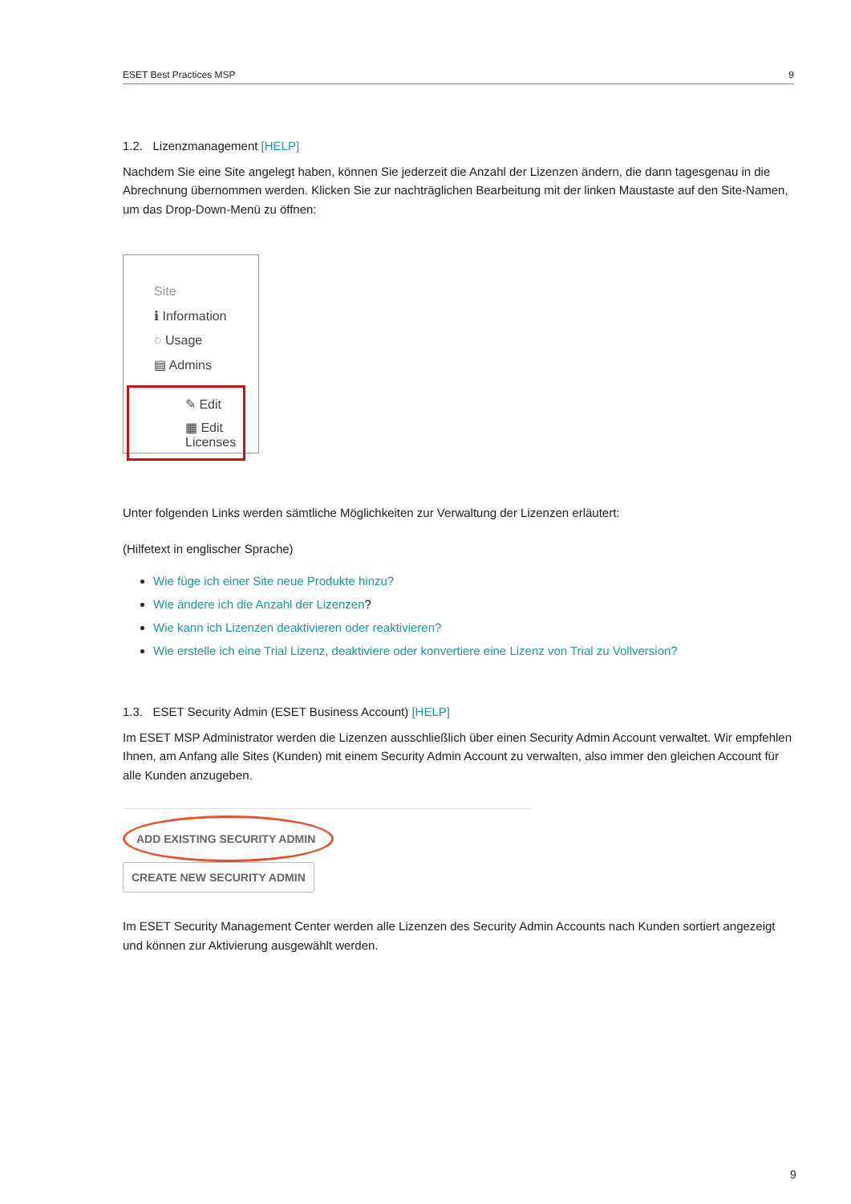ESET Best Practices MSP 9
1.2. Lizenzmanagement [HELP]
Nachdem Sie eine Site angelegt haben, können Sie jederzeit die Anzahl der Lizenzen ändern, die dann tagesgenau in die Abrechnung übernommen werden. Klicken Sie zur nachträglichen Bearbeitung mit der linken Maustaste auf den Site-Namen, um das Drop-Down-Menü zu öffnen:
Site
ℹ Information
◌ Usage
▤ Admins
✎ Edit
▦ Edit Licenses
Unter folgenden Links werden sämtliche Möglichkeiten zur Verwaltung der Lizenzen erläutert:
(Hilfetext in englischer Sprache)
Wie füge ich einer Site neue Produkte hinzu?
Wie ändere ich die Anzahl der Lizenzen?
Wie kann ich Lizenzen deaktivieren oder reaktivieren?
Wie erstelle ich eine Trial Lizenz, deaktiviere oder konvertiere eine Lizenz von Trial zu Vollversion?
1.3. ESET Security Admin (ESET Business Account) [HELP]
Im ESET MSP Administrator werden die Lizenzen ausschließlich über einen Security Admin Account verwaltet. Wir empfehlen Ihnen, am Anfang alle Sites (Kunden) mit einem Security Admin Account zu verwalten, also immer den gleichen Account für alle Kunden anzugeben.
ADD EXISTING SECURITY ADMIN CREATE NEW SECURITY ADMIN
Im ESET Security Management Center werden alle Lizenzen des Security Admin Accounts nach Kunden sortiert angezeigt und können zur Aktivierung ausgewählt werden.
9